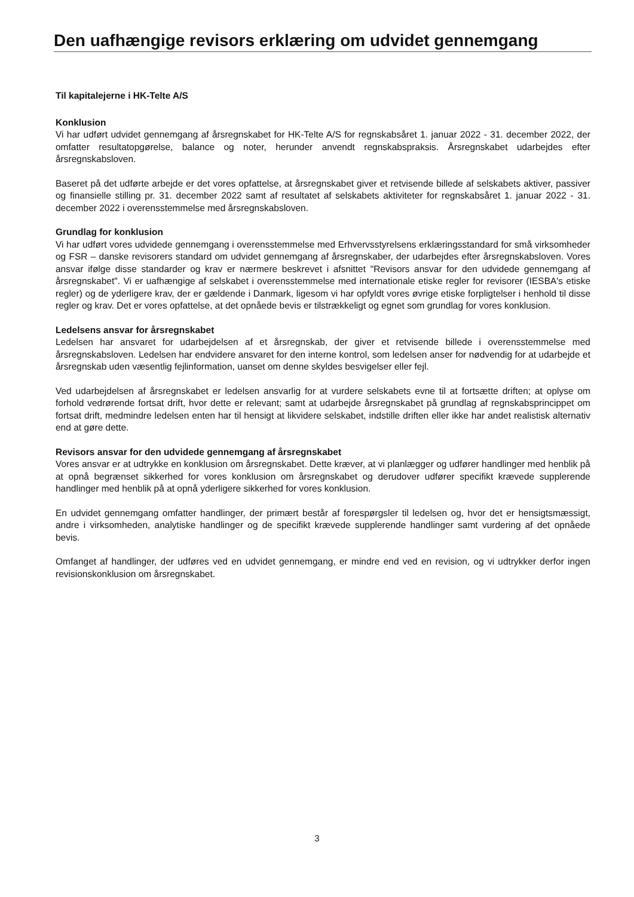Den uafhængige revisors erklæring om udvidet gennemgang
Til kapitalejerne i HK-Telte A/S
Konklusion
Vi har udført udvidet gennemgang af årsregnskabet for HK-Telte A/S for regnskabsåret 1. januar 2022 - 31. december 2022, der omfatter resultatopgørelse, balance og noter, herunder anvendt regnskabspraksis. Årsregnskabet udarbejdes efter årsregnskabsloven.
Baseret på det udførte arbejde er det vores opfattelse, at årsregnskabet giver et retvisende billede af selskabets aktiver, passiver og finansielle stilling pr. 31. december 2022 samt af resultatet af selskabets aktiviteter for regnskabsåret 1. januar 2022 - 31. december 2022 i overensstemmelse med årsregnskabsloven.
Grundlag for konklusion
Vi har udført vores udvidede gennemgang i overensstemmelse med Erhvervsstyrelsens erklæringsstandard for små virksomheder og FSR – danske revisorers standard om udvidet gennemgang af årsregnskaber, der udarbejdes efter årsregnskabsloven. Vores ansvar ifølge disse standarder og krav er nærmere beskrevet i afsnittet "Revisors ansvar for den udvidede gennemgang af årsregnskabet". Vi er uafhængige af selskabet i overensstemmelse med internationale etiske regler for revisorer (IESBA's etiske regler) og de yderligere krav, der er gældende i Danmark, ligesom vi har opfyldt vores øvrige etiske forpligtelser i henhold til disse regler og krav. Det er vores opfattelse, at det opnåede bevis er tilstrækkeligt og egnet som grundlag for vores konklusion.
Ledelsens ansvar for årsregnskabet
Ledelsen har ansvaret for udarbejdelsen af et årsregnskab, der giver et retvisende billede i overensstemmelse med årsregnskabsloven. Ledelsen har endvidere ansvaret for den interne kontrol, som ledelsen anser for nødvendig for at udarbejde et årsregnskab uden væsentlig fejlinformation, uanset om denne skyldes besvigelser eller fejl.
Ved udarbejdelsen af årsregnskabet er ledelsen ansvarlig for at vurdere selskabets evne til at fortsætte driften; at oplyse om forhold vedrørende fortsat drift, hvor dette er relevant; samt at udarbejde årsregnskabet på grundlag af regnskabsprincippet om fortsat drift, medmindre ledelsen enten har til hensigt at likvidere selskabet, indstille driften eller ikke har andet realistisk alternativ end at gøre dette.
Revisors ansvar for den udvidede gennemgang af årsregnskabet
Vores ansvar er at udtrykke en konklusion om årsregnskabet. Dette kræver, at vi planlægger og udfører handlinger med henblik på at opnå begrænset sikkerhed for vores konklusion om årsregnskabet og derudover udfører specifikt krævede supplerende handlinger med henblik på at opnå yderligere sikkerhed for vores konklusion.
En udvidet gennemgang omfatter handlinger, der primært består af forespørgsler til ledelsen og, hvor det er hensigtsmæssigt, andre i virksomheden, analytiske handlinger og de specifikt krævede supplerende handlinger samt vurdering af det opnåede bevis.
Omfanget af handlinger, der udføres ved en udvidet gennemgang, er mindre end ved en revision, og vi udtrykker derfor ingen revisionskonklusion om årsregnskabet.
3